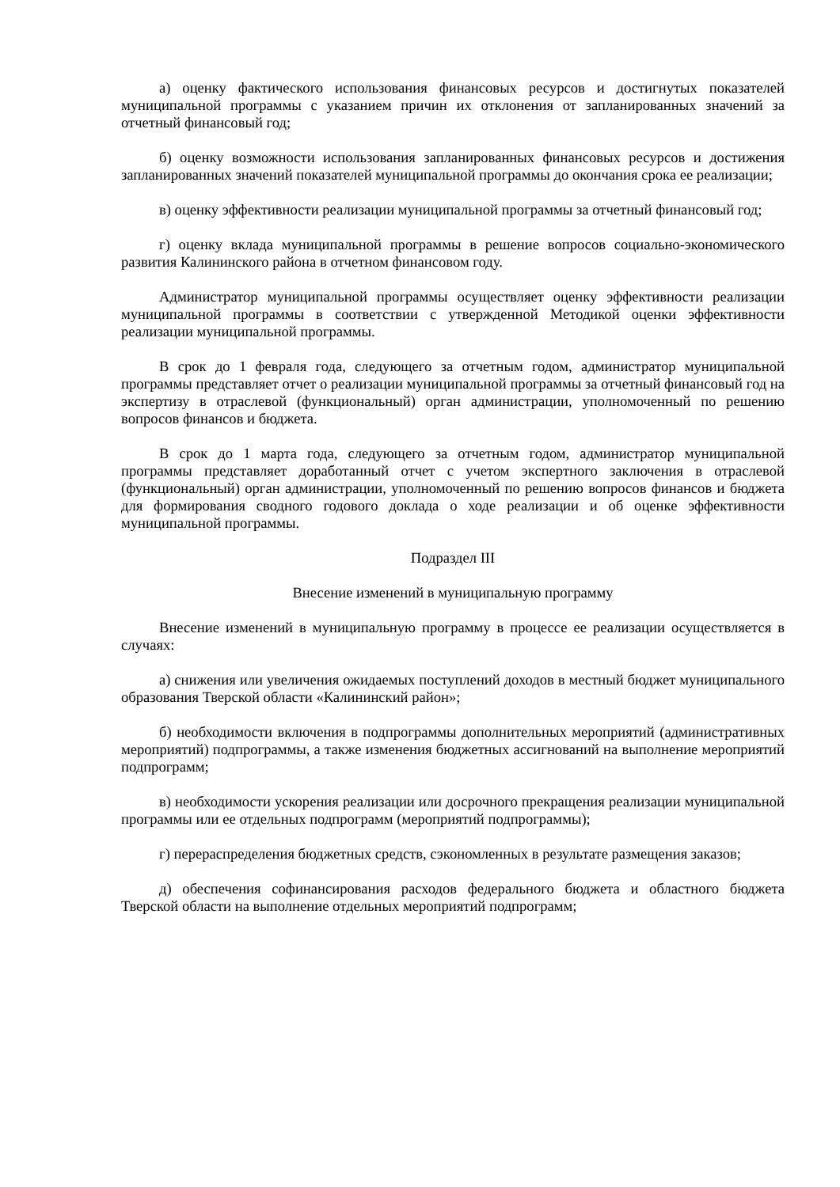а) оценку фактического использования финансовых ресурсов и достигнутых показателей муниципальной программы с указанием причин их отклонения от запланированных значений за отчетный финансовый год;
б) оценку возможности использования запланированных финансовых ресурсов и достижения запланированных значений показателей муниципальной программы до окончания срока ее реализации;
в) оценку эффективности реализации муниципальной программы за отчетный финансовый год;
г) оценку вклада муниципальной программы в решение вопросов социально-экономического развития Калининского района в отчетном финансовом году.
Администратор муниципальной программы осуществляет оценку эффективности реализации муниципальной программы в соответствии с утвержденной Методикой оценки эффективности реализации муниципальной программы.
В срок до 1 февраля года, следующего за отчетным годом, администратор муниципальной программы представляет отчет о реализации муниципальной программы за отчетный финансовый год на экспертизу в отраслевой (функциональный) орган администрации, уполномоченный по решению вопросов финансов и бюджета.
В срок до 1 марта года, следующего за отчетным годом, администратор муниципальной программы представляет доработанный отчет с учетом экспертного заключения в отраслевой (функциональный) орган администрации, уполномоченный по решению вопросов финансов и бюджета для формирования сводного годового доклада о ходе реализации и об оценке эффективности муниципальной программы.
Подраздел III
Внесение изменений в муниципальную программу
Внесение изменений в муниципальную программу в процессе ее реализации осуществляется в случаях:
а) снижения или увеличения ожидаемых поступлений доходов в местный бюджет муниципального образования Тверской области «Калининский район»;
б) необходимости включения в подпрограммы дополнительных мероприятий (административных мероприятий) подпрограммы, а также изменения бюджетных ассигнований на выполнение мероприятий подпрограмм;
в) необходимости ускорения реализации или досрочного прекращения реализации муниципальной программы или ее отдельных подпрограмм (мероприятий подпрограммы);
г) перераспределения бюджетных средств, сэкономленных в результате размещения заказов;
д) обеспечения софинансирования расходов федерального бюджета и областного бюджета Тверской области на выполнение отдельных мероприятий подпрограмм;